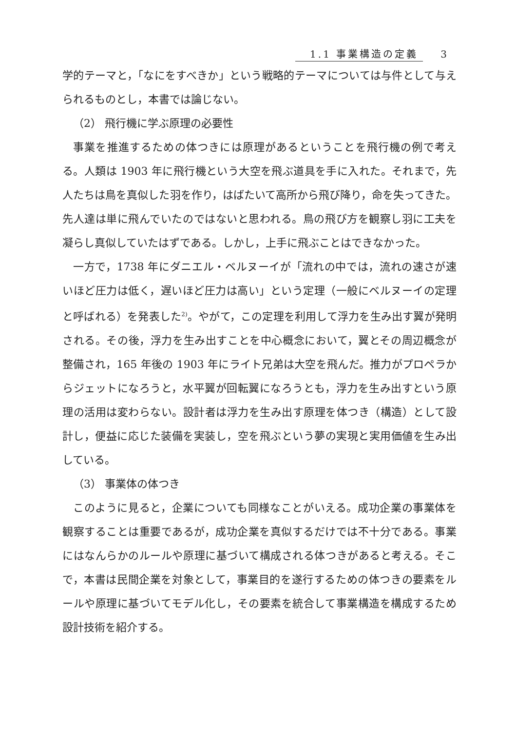1.1 事業構造の定義 3
学的テーマと，「なにをすべきか」という戦略的テーマについては与件として与えられるものとし，本書では論じない。
（2） 飛行機に学ぶ原理の必要性
事業を推進するための体つきには原理があるということを飛行機の例で考える。人類は 1903 年に飛行機という大空を飛ぶ道具を手に入れた。それまで，先人たちは鳥を真似した羽を作り，はばたいて高所から飛び降り，命を失ってきた。先人達は単に飛んでいたのではないと思われる。鳥の飛び方を観察し羽に工夫を凝らし真似していたはずである。しかし，上手に飛ぶことはできなかった。
一方で，1738 年にダニエル・ベルヌーイが「流れの中では，流れの速さが速いほど圧力は低く，遅いほど圧力は高い」という定理（一般にベルヌーイの定理と呼ばれる）を発表した<sup>2)</sup>。やがて，この定理を利用して浮力を生み出す翼が発明される。その後，浮力を生み出すことを中心概念において，翼とその周辺概念が整備され，165 年後の 1903 年にライト兄弟は大空を飛んだ。推力がプロペラからジェットになろうと，水平翼が回転翼になろうとも，浮力を生み出すという原理の活用は変わらない。設計者は浮力を生み出す原理を体つき（構造）として設計し，便益に応じた装備を実装し，空を飛ぶという夢の実現と実用価値を生み出している。
（3） 事業体の体つき
このように見ると，企業についても同様なことがいえる。成功企業の事業体を観察することは重要であるが，成功企業を真似するだけでは不十分である。事業にはなんらかのルールや原理に基づいて構成される体つきがあると考える。そこで，本書は民間企業を対象として，事業目的を遂行するための体つきの要素をルールや原理に基づいてモデル化し，その要素を統合して事業構造を構成するため設計技術を紹介する。